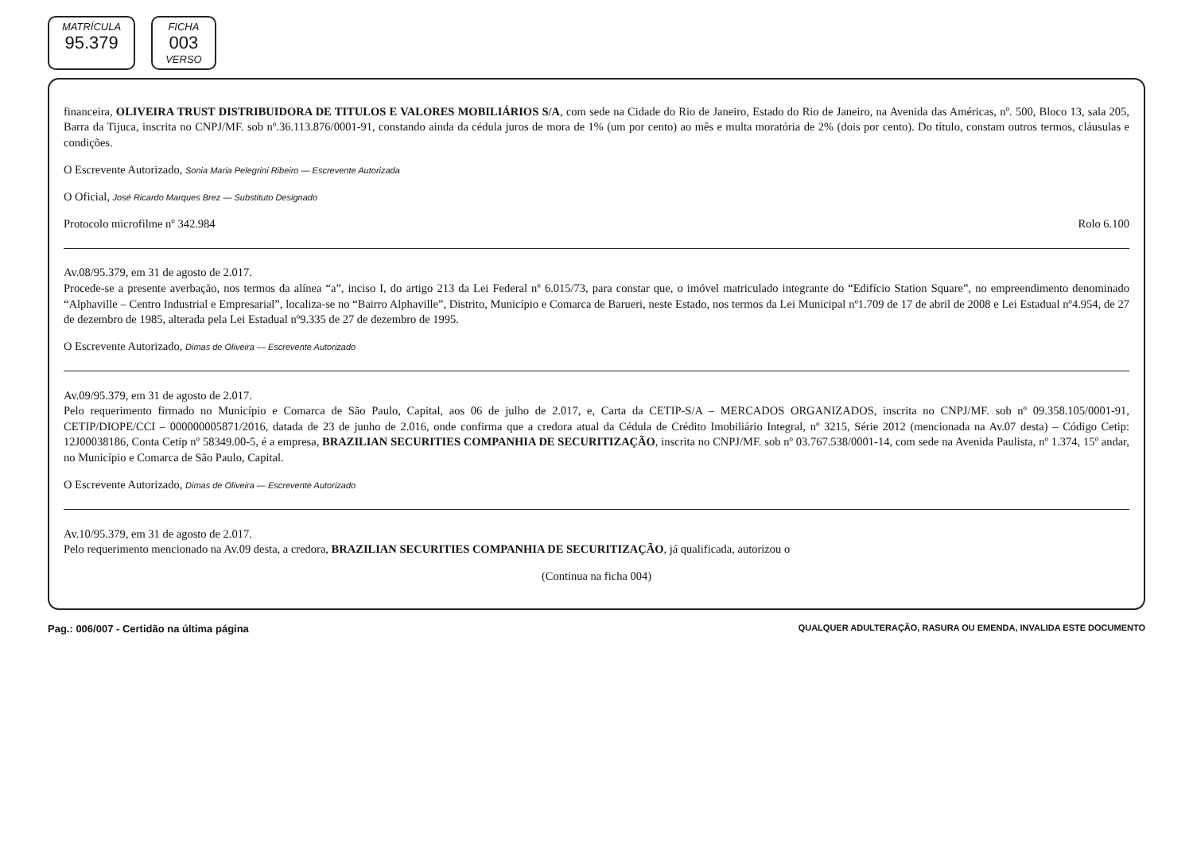MATRÍCULA
95.379
FICHA
003
VERSO
financeira, OLIVEIRA TRUST DISTRIBUIDORA DE TITULOS E VALORES MOBILIÁRIOS S/A, com sede na Cidade do Rio de Janeiro, Estado do Rio de Janeiro, na Avenida das Américas, nº. 500, Bloco 13, sala 205, Barra da Tijuca, inscrita no CNPJ/MF. sob nº.36.113.876/0001-91, constando ainda da cédula juros de mora de 1% (um por cento) ao mês e multa moratória de 2% (dois por cento). Do título, constam outros termos, cláusulas e condições.
O Escrevente Autorizado, Sonia Maria Pelegrini Ribeiro — Escrevente Autorizada
O Oficial, José Ricardo Marques Brez — Substituto Designado
Protocolo microfilme nº 342.984 Rolo 6.100
Av.08/95.379, em 31 de agosto de 2.017.
Procede-se a presente averbação, nos termos da alínea “a”, inciso I, do artigo 213 da Lei Federal nº 6.015/73, para constar que, o imóvel matriculado integrante do “Edifício Station Square”, no empreendimento denominado “Alphaville – Centro Industrial e Empresarial”, localiza-se no “Bairro Alphaville”, Distrito, Município e Comarca de Barueri, neste Estado, nos termos da Lei Municipal nº1.709 de 17 de abril de 2008 e Lei Estadual nº4.954, de 27 de dezembro de 1985, alterada pela Lei Estadual nº9.335 de 27 de dezembro de 1995.
O Escrevente Autorizado, Dimas de Oliveira — Escrevente Autorizado
Av.09/95.379, em 31 de agosto de 2.017.
Pelo requerimento firmado no Município e Comarca de São Paulo, Capital, aos 06 de julho de 2.017, e, Carta da CETIP-S/A – MERCADOS ORGANIZADOS, inscrita no CNPJ/MF. sob nº 09.358.105/0001-91, CETIP/DIOPE/CCI – 000000005871/2016, datada de 23 de junho de 2.016, onde confirma que a credora atual da Cédula de Crédito Imobiliário Integral, nº 3215, Série 2012 (mencionada na Av.07 desta) – Código Cetip: 12J00038186, Conta Cetip nº 58349.00-5, é a empresa, BRAZILIAN SECURITIES COMPANHIA DE SECURITIZAÇÃO, inscrita no CNPJ/MF. sob nº 03.767.538/0001-14, com sede na Avenida Paulista, nº 1.374, 15º andar, no Município e Comarca de São Paulo, Capital.
O Escrevente Autorizado, Dimas de Oliveira — Escrevente Autorizado
Av.10/95.379, em 31 de agosto de 2.017.
Pelo requerimento mencionado na Av.09 desta, a credora, BRAZILIAN SECURITIES COMPANHIA DE SECURITIZAÇÃO, já qualificada, autorizou o
(Continua na ficha 004)
Pag.: 006/007 - Certidão na última página QUALQUER ADULTERAÇÃO, RASURA OU EMENDA, INVALIDA ESTE DOCUMENTO